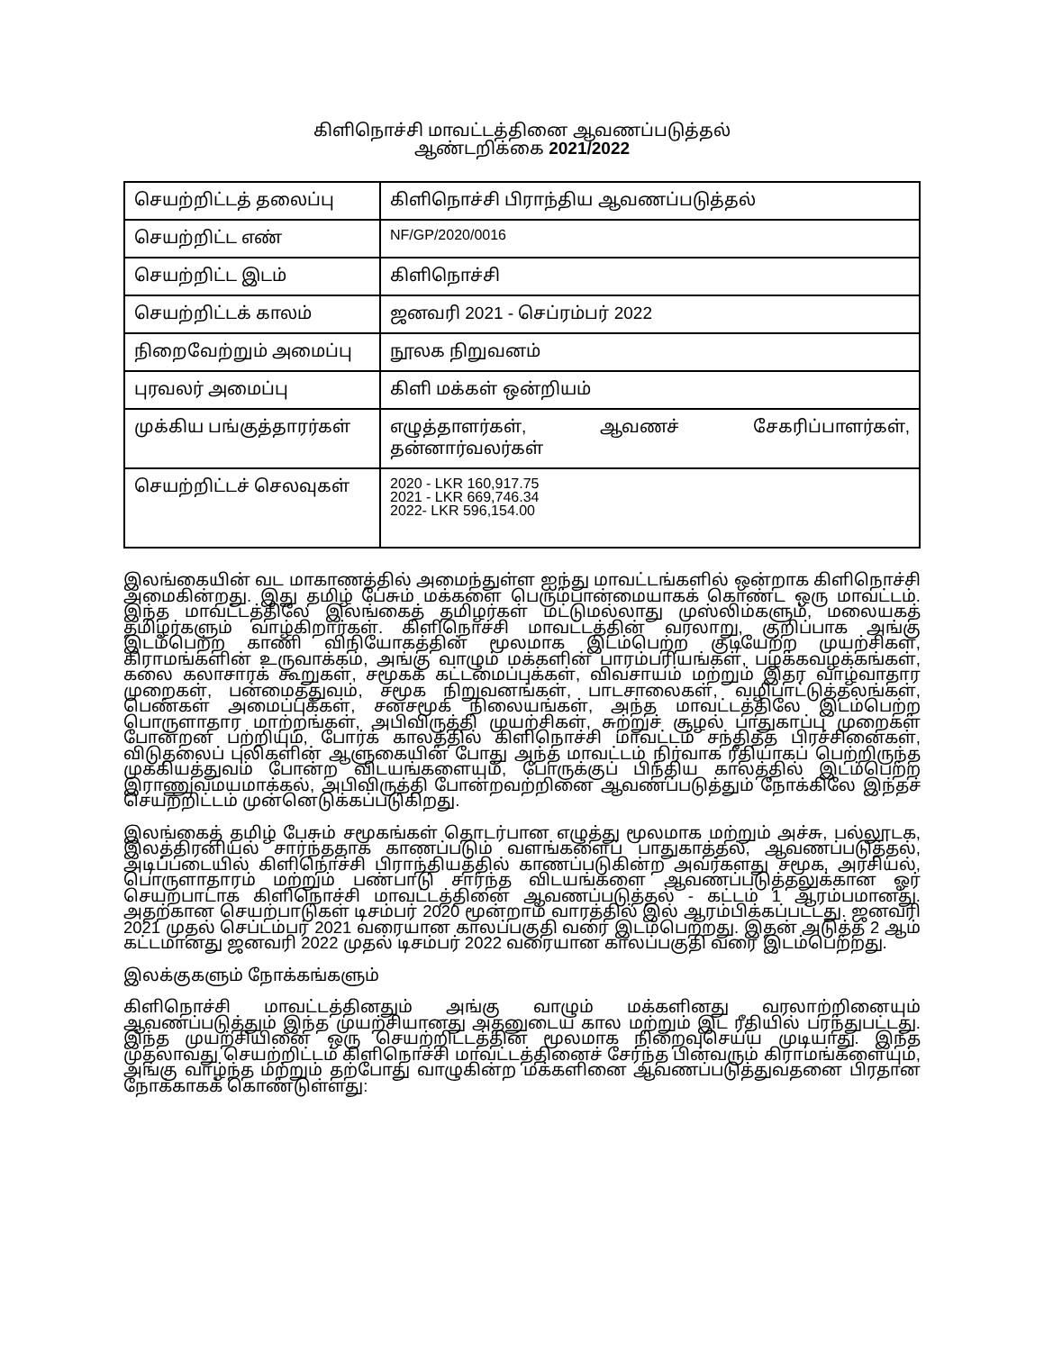கிளிநொச்சி மாவட்டத்தினை ஆவணப்படுத்தல்
ஆண்டறிக்கை 2021/2022
| செயற்றிட்டத் தலைப்பு | கிளிநொச்சி பிராந்திய ஆவணப்படுத்தல் |
| செயற்றிட்ட எண் | NF/GP/2020/0016 |
| செயற்றிட்ட இடம் | கிளிநொச்சி |
| செயற்றிட்டக் காலம் | ஜனவரி 2021 - செப்ரம்பர் 2022 |
| நிறைவேற்றும் அமைப்பு | நூலக நிறுவனம் |
| புரவலர் அமைப்பு | கிளி மக்கள் ஒன்றியம் |
| முக்கிய பங்குத்தாரர்கள் | எழுத்தாளர்கள், ஆவணச் சேகரிப்பாளர்கள், தன்னார்வலர்கள் |
| செயற்றிட்டச் செலவுகள் | 2020 - LKR 160,917.75 2021 - LKR 669,746.34 2022- LKR 596,154.00 |
இலங்கையின் வட மாகாணத்தில் அமைந்துள்ள ஐந்து மாவட்டங்களில் ஒன்றாக கிளிநொச்சி அமைகின்றது. இது தமிழ் பேசும் மக்களை பெரும்பான்மையாகக் கொண்ட ஒரு மாவட்டம். இந்த மாவட்டத்திலே இலங்கைத் தமிழர்கள் மட்டுமல்லாது முஸ்லிம்களும், மலையகத் தமிழர்களும் வாழ்கிறார்கள். கிளிநொச்சி மாவட்டத்தின் வரலாறு, குறிப்பாக அங்கு இடம்பெற்ற காணி விநியோகத்தின் மூலமாக இடம்பெற்ற குடியேற்ற முயற்சிகள், கிராமங்களின் உருவாக்கம், அங்கு வாழும் மக்களின் பாரம்பரியங்கள், பழக்கவழக்கங்கள், கலை கலாசாரக் கூறுகள், சமூகக் கட்டமைப்புக்கள், விவசாயம் மற்றும் இதர வாழ்வாதார முறைகள், பன்மைத்துவம், சமூக நிறுவனங்கள், பாடசாலைகள், வழிபாட்டுத்தலங்கள், பெண்கள் அமைப்புக்கள், சனசமூக நிலையங்கள், அந்த மாவட்டத்திலே இடம்பெற்ற பொருளாதார மாற்றங்கள், அபிவிருத்தி முயற்சிகள், சுற்றுச் சூழல் பாதுகாப்பு முறைகள் போன்றன பற்றியும், போர்க் காலத்தில் கிளிநொச்சி மாவட்டம் சந்தித்த பிரச்சினைகள், விடுதலைப் புலிகளின் ஆளுகையின் போது அந்த மாவட்டம் நிர்வாக ரீதியாகப் பெற்றிருந்த முக்கியத்துவம் போன்ற விடயங்களையும், போருக்குப் பிந்திய காலத்தில் இடம்பெற்ற இராணுவமயமாக்கல், அபிவிருத்தி போன்றவற்றினை ஆவணப்படுத்தும் நோக்கிலே இந்தச் செயற்றிட்டம் முன்னெடுக்கப்படுகிறது.
இலங்கைத் தமிழ் பேசும் சமூகங்கள் தொடர்பான எழுத்து மூலமாக மற்றும் அச்சு, பல்லூடக, இலத்திரனியல் சார்ந்ததாக காணப்படும் வளங்களைப் பாதுகாத்தல், ஆவணப்படுத்தல், அடிப்படையில் கிளிநொச்சி பிராந்தியத்தில் காணப்படுகின்ற அவர்களது சமூக, அரசியல், பொருளாதாரம் மற்றும் பண்பாடு சார்ந்த விடயங்களை ஆவணப்படுத்தலுக்கான ஓர் செயற்பாடாக கிளிநொச்சி மாவட்டத்தினை ஆவணப்படுத்தல் - கட்டம் 1 ஆரம்பமானது. அதற்கான செயற்பாடுகள் டிசம்பர் 2020 மூன்றாம் வாரத்தில் இல் ஆரம்பிக்கப்பட்டது. ஜனவரி 2021 முதல் செப்டம்பர் 2021 வரையான காலப்பகுதி வரை இடம்பெற்றது. இதன் அடுத்த 2 ஆம் கட்டமானது ஜனவரி 2022 முதல் டிசம்பர் 2022 வரையான காலப்பகுதி வரை இடம்பெற்றது.
இலக்குகளும் நோக்கங்களும்
கிளிநொச்சி மாவட்டத்தினதும் அங்கு வாழும் மக்களினது வரலாற்றினையும் ஆவணப்படுத்தும் இந்த முயற்சியானது அதனுடைய கால மற்றும் இட ரீதியில் பரந்துபட்டது. இந்த முயற்சியினை ஒரு செயற்றிட்டத்தின் மூலமாக நிறைவுசெய்ய முடியாது. இந்த முதலாவது செயற்றிட்டம் கிளிநொச்சி மாவட்டத்தினைச் சேர்ந்த பின்வரும் கிராமங்களையும், அங்கு வாழ்ந்த மற்றும் தற்போது வாழுகின்ற மக்களினை ஆவணப்படுத்துவதனை பிரதான நோக்காகக் கொண்டுள்ளது: